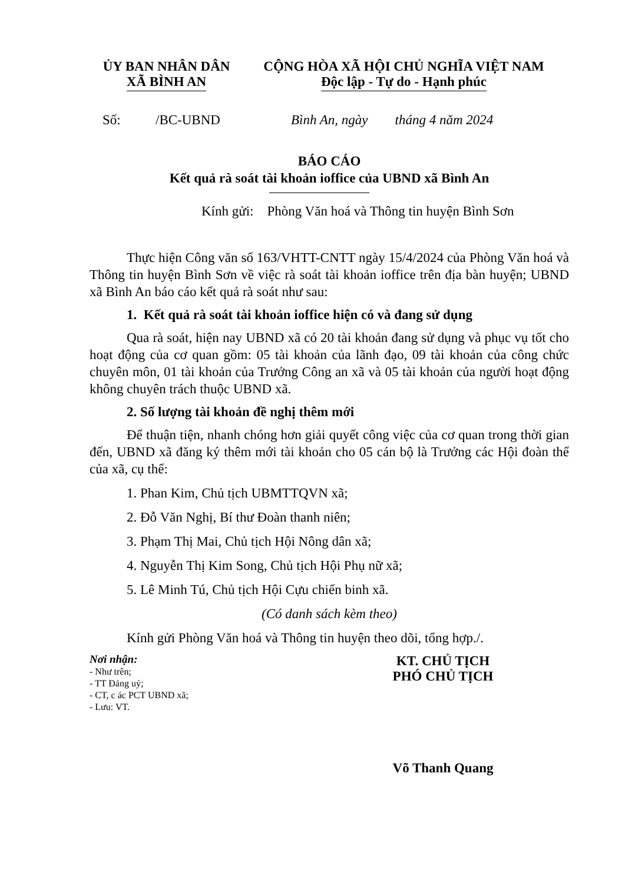ỦY BAN NHÂN DÂN
XÃ BÌNH AN
CỘNG HÒA XÃ HỘI CHỦ NGHĨA VIỆT NAM
Độc lập - Tự do - Hạnh phúc
Số: /BC-UBND Bình An, ngày tháng 4 năm 2024
BÁO CÁO
Kết quả rà soát tài khoản ioffice của UBND xã Bình An
Kính gửi: Phòng Văn hoá và Thông tin huyện Bình Sơn
Thực hiện Công văn số 163/VHTT-CNTT ngày 15/4/2024 của Phòng Văn hoá và Thông tin huyện Bình Sơn về việc rà soát tài khoản ioffice trên địa bàn huyện; UBND xã Bình An báo cáo kết quả rà soát như sau:
1. Kết quả rà soát tài khoản ioffice hiện có và đang sử dụng
Qua rà soát, hiện nay UBND xã có 20 tài khoản đang sử dụng và phục vụ tốt cho hoạt động của cơ quan gồm: 05 tài khoản của lãnh đạo, 09 tài khoản của công chức chuyên môn, 01 tài khoản của Trưởng Công an xã và 05 tài khoản của người hoạt động không chuyên trách thuộc UBND xã.
2. Số lượng tài khoản đề nghị thêm mới
Để thuận tiện, nhanh chóng hơn giải quyết công việc của cơ quan trong thời gian đến, UBND xã đăng ký thêm mới tài khoản cho 05 cán bộ là Trưởng các Hội đoàn thể của xã, cụ thể:
1. Phan Kim, Chủ tịch UBMTTQVN xã;
2. Đỗ Văn Nghị, Bí thư Đoàn thanh niên;
3. Phạm Thị Mai, Chủ tịch Hội Nông dân xã;
4. Nguyễn Thị Kim Song, Chủ tịch Hội Phụ nữ xã;
5. Lê Minh Tú, Chủ tịch Hội Cựu chiến binh xã.
(Có danh sách kèm theo)
Kính gửi Phòng Văn hoá và Thông tin huyện theo dõi, tổng hợp./.
Nơi nhận:
- Như trên;
- TT Đảng uỷ;
- CT, c ác PCT UBND xã;
- Lưu: VT.
KT. CHỦ TỊCH
PHÓ CHỦ TỊCH
Võ Thanh Quang